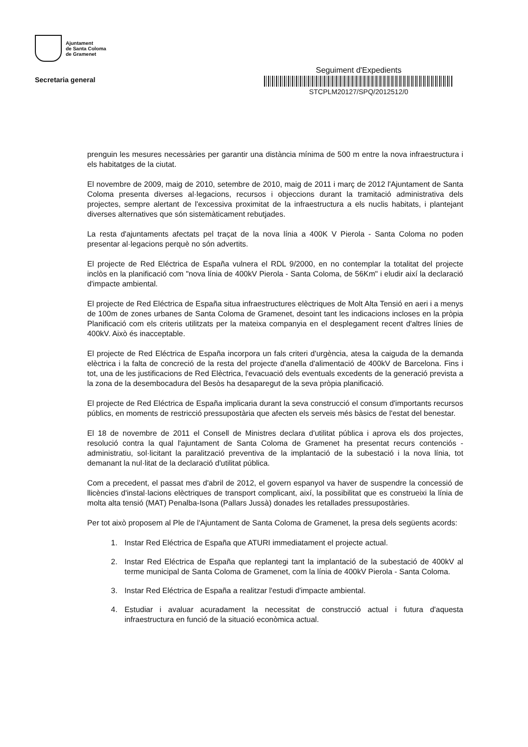Ajuntament
de Santa Coloma
de Gramenet
Secretaria general
Seguiment d'Expedients
STCPLM20127/SPQ/2012512/0
prenguin les mesures necessàries per garantir una distància mínima de 500 m entre la nova infraestructura i els habitatges de la ciutat.
El novembre de 2009, maig de 2010, setembre de 2010, maig de 2011 i març de 2012 l'Ajuntament de Santa Coloma presenta diverses al·legacions, recursos i objeccions durant la tramitació administrativa dels projectes, sempre alertant de l'excessiva proximitat de la infraestructura a els nuclis habitats, i plantejant diverses alternatives que són sistemàticament rebutjades.
La resta d'ajuntaments afectats pel traçat de la nova línia a 400K V Pierola - Santa Coloma no poden presentar al·legacions perquè no són advertits.
El projecte de Red Eléctrica de España vulnera el RDL 9/2000, en no contemplar la totalitat del projecte inclòs en la planificació com "nova línia de 400kV Pierola - Santa Coloma, de 56Km" i eludir així la declaració d'impacte ambiental.
El projecte de Red Eléctrica de España situa infraestructures elèctriques de Molt Alta Tensió en aeri i a menys de 100m de zones urbanes de Santa Coloma de Gramenet, desoint tant les indicacions incloses en la pròpia Planificació com els criteris utilitzats per la mateixa companyia en el desplegament recent d'altres línies de 400kV. Això és inacceptable.
El projecte de Red Eléctrica de España incorpora un fals criteri d'urgència, atesa la caiguda de la demanda elèctrica i la falta de concreció de la resta del projecte d'anella d'alimentació de 400kV de Barcelona. Fins i tot, una de les justificacions de Red Elèctrica, l'evacuació dels eventuals excedents de la generació prevista a la zona de la desembocadura del Besòs ha desaparegut de la seva pròpia planificació.
El projecte de Red Eléctrica de España implicaria durant la seva construcció el consum d'importants recursos públics, en moments de restricció pressupostària que afecten els serveis més bàsics de l'estat del benestar.
El 18 de novembre de 2011 el Consell de Ministres declara d'utilitat pública i aprova els dos projectes, resolució contra la qual l'ajuntament de Santa Coloma de Gramenet ha presentat recurs contenciós - administratiu, sol·licitant la paralització preventiva de la implantació de la subestació i la nova línia, tot demanant la nul·litat de la declaració d'utilitat pública.
Com a precedent, el passat mes d'abril de 2012, el govern espanyol va haver de suspendre la concessió de llicències d'instal·lacions elèctriques de transport complicant, així, la possibilitat que es construeixi la línia de molta alta tensió (MAT) Penalba-Isona (Pallars Jussà) donades les retallades pressupostàries.
Per tot això proposem al Ple de l'Ajuntament de Santa Coloma de Gramenet, la presa dels següents acords:
1. Instar Red Eléctrica de España que ATURI immediatament el projecte actual.
2. Instar Red Eléctrica de España que replantegi tant la implantació de la subestació de 400kV al terme municipal de Santa Coloma de Gramenet, com la línia de 400kV Pierola - Santa Coloma.
3. Instar Red Eléctrica de España a realitzar l'estudi d'impacte ambiental.
4. Estudiar i avaluar acuradament la necessitat de construcció actual i futura d'aquesta infraestructura en funció de la situació econòmica actual.